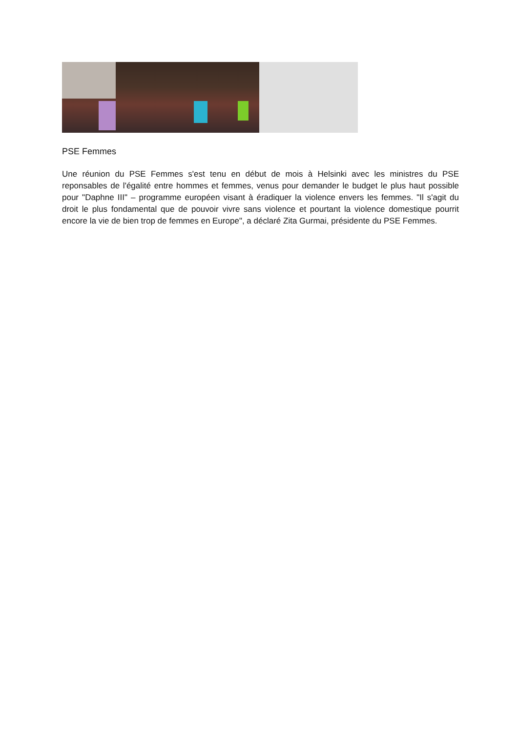PSE Femmes
Une réunion du PSE Femmes s'est tenu en début de mois à Helsinki avec les ministres du PSE reponsables de l'égalité entre hommes et femmes, venus pour demander le budget le plus haut possible pour "Daphne III" – programme européen visant à éradiquer la violence envers les femmes. "Il s'agit du droit le plus fondamental que de pouvoir vivre sans violence et pourtant la violence domestique pourrit encore la vie de bien trop de femmes en Europe", a déclaré Zita Gurmai, présidente du PSE Femmes.